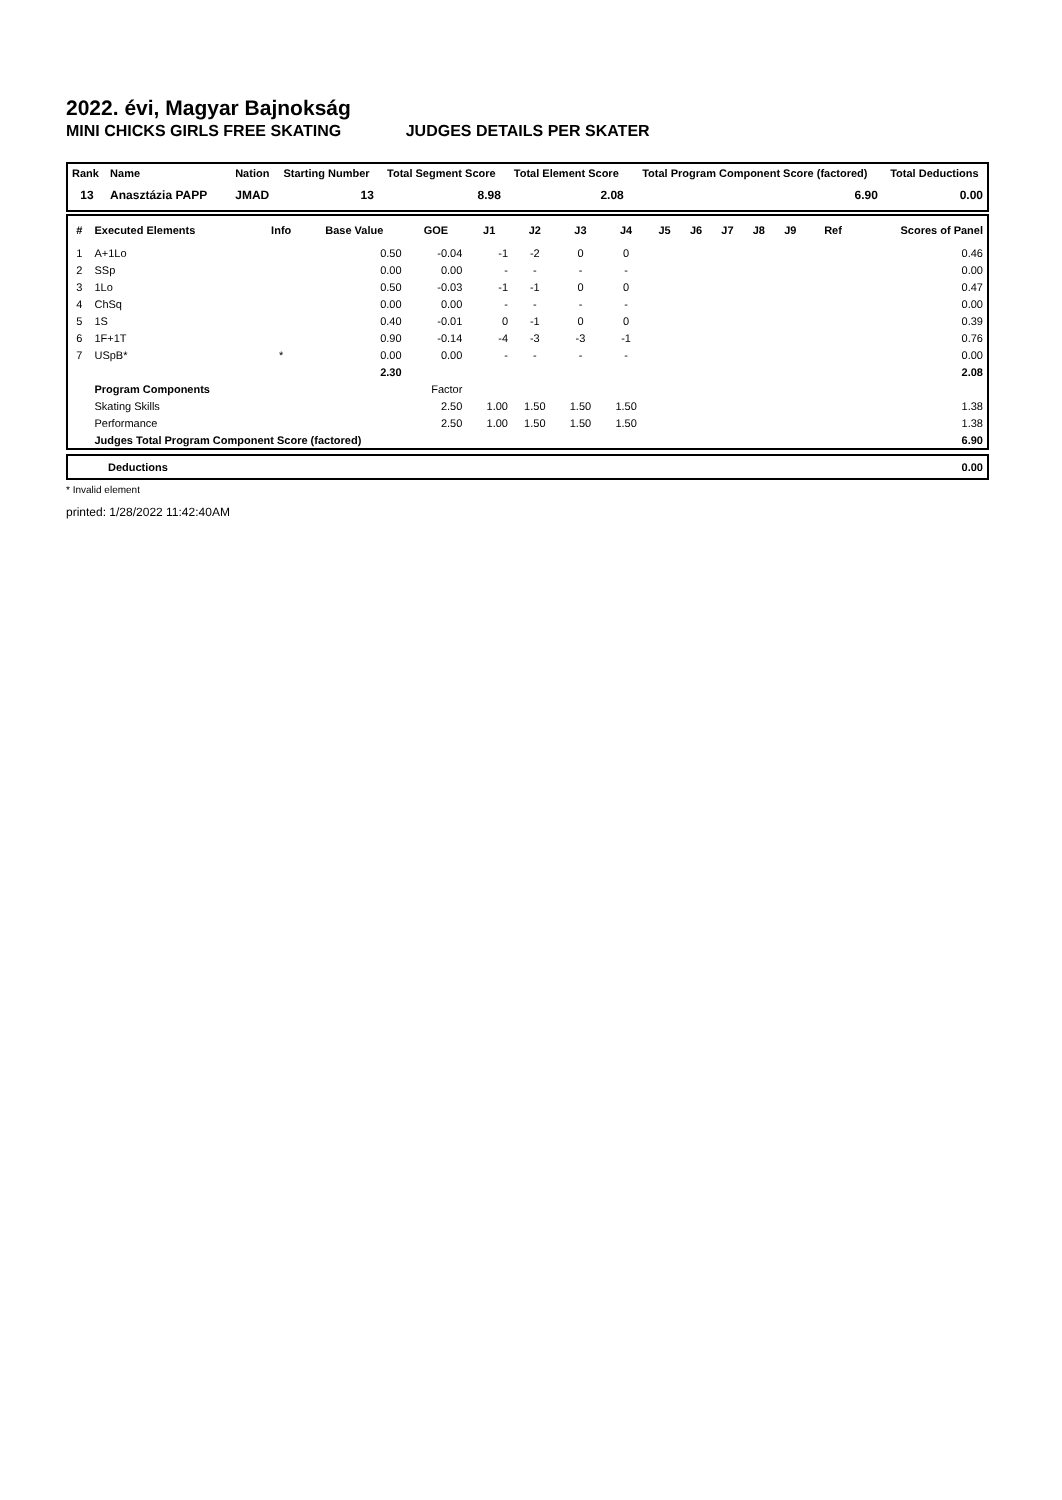2022. évi, Magyar Bajnokság
MINI CHICKS GIRLS FREE SKATING JUDGES DETAILS PER SKATER
| Rank | Name | | Nation | Starting Number | Total Segment Score | Total Element Score | Total Program Component Score (factored) | Total Deductions |
| --- | --- | --- | --- | --- | --- | --- | --- | --- |
| 13 | Anasztázia PAPP | | JMAD | 13 | 8.98 | 2.08 | 6.90 | 0.00 |
| # | Executed Elements | Info | Base Value | GOE | J1 | J2 | J3 | J4 | J5 | J6 | J7 | J8 | J9 | Ref | Scores of Panel |
| --- | --- | --- | --- | --- | --- | --- | --- | --- | --- | --- | --- | --- | --- | --- | --- |
| 1 | A+1Lo | | 0.50 | -0.04 | -1 | -2 | 0 | 0 | | | | | | | 0.46 |
| 2 | SSp | | 0.00 | 0.00 | - | - | - | - | | | | | | | 0.00 |
| 3 | 1Lo | | 0.50 | -0.03 | -1 | -1 | 0 | 0 | | | | | | | 0.47 |
| 4 | ChSq | | 0.00 | 0.00 | - | - | - | - | | | | | | | 0.00 |
| 5 | 1S | | 0.40 | -0.01 | 0 | -1 | 0 | 0 | | | | | | | 0.39 |
| 6 | 1F+1T | | 0.90 | -0.14 | -4 | -3 | -3 | -1 | | | | | | | 0.76 |
| 7 | USpB* | * | 0.00 | 0.00 | - | - | - | - | | | | | | | 0.00 |
| | | | 2.30 | | | | | | | | | | | | 2.08 |
| | Program Components | | | Factor | | | | | | | | | | | |
| | Skating Skills | | | 2.50 | 1.00 | 1.50 | 1.50 | 1.50 | | | | | | | 1.38 |
| | Performance | | | 2.50 | 1.00 | 1.50 | 1.50 | 1.50 | | | | | | | 1.38 |
| | Judges Total Program Component Score (factored) | | | | | | | | | | | | | | 6.90 |
| Deductions | 0.00 |
* Invalid element
printed: 1/28/2022 11:42:40AM